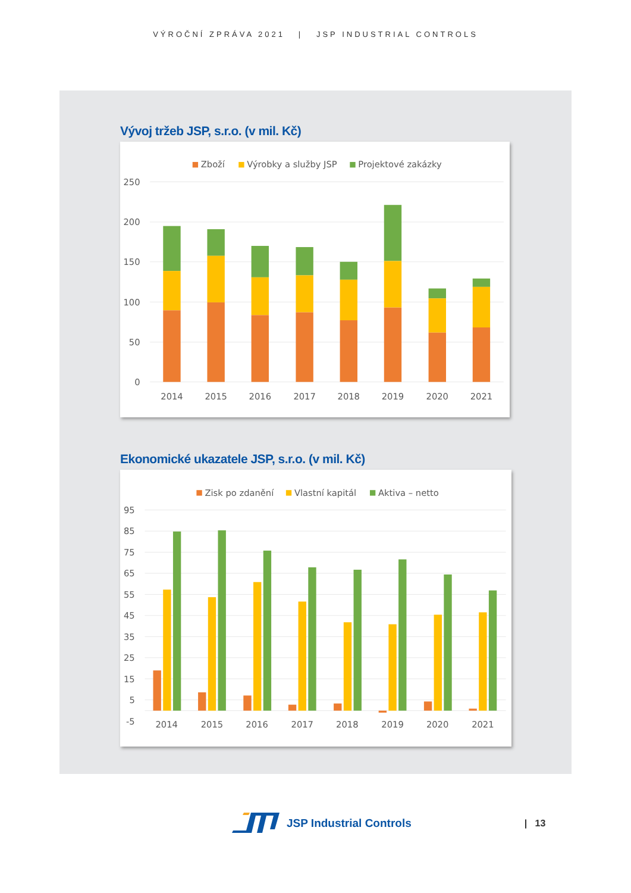VÝROČNÍ ZPRÁVA 2021 | JSP INDUSTRIAL CONTROLS
Vývoj tržeb JSP, s.r.o. (v mil. Kč)
250
200
150
100
50
0
Zboží
Výrobky a služby JSP
Projektové zakázky
2014
2015
2016
2017
2018
2019
2020
2021
Ekonomické ukazatele JSP, s.r.o. (v mil. Kč)
95
85
75
65
55
45
35
25
15
5
-5
Zisk po zdanění
Vlastní kapitál
Aktiva – netto
2014
2015
2016
2017
2018
2019
2020
2021
JSP Industrial Controls | 13